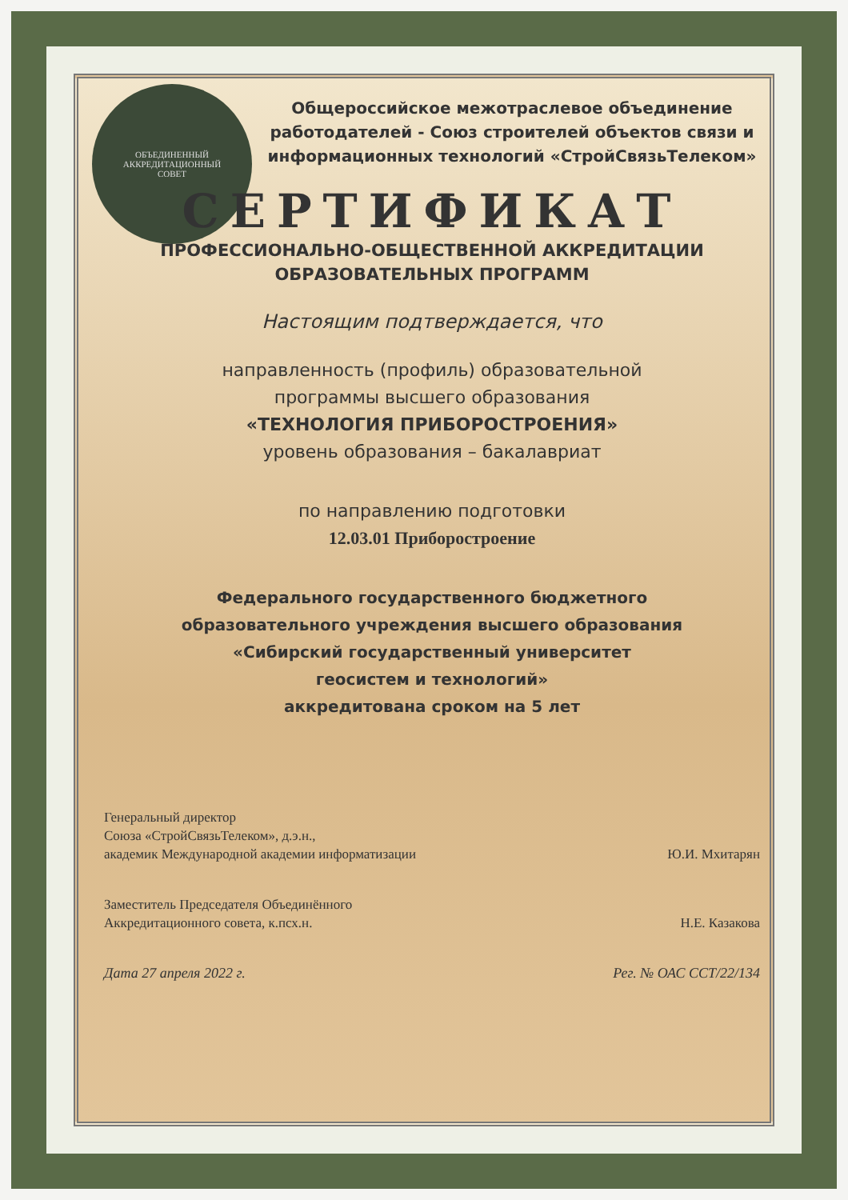ОБЪЕДИНЕННЫЙ
АККРЕДИТАЦИОННЫЙ
СОВЕТ
Общероссийское межотраслевое объединение работодателей - Союз строителей объектов связи и информационных технологий «СтройСвязьТелеком»
СЕРТИФИКАТ
ПРОФЕССИОНАЛЬНО-ОБЩЕСТВЕННОЙ АККРЕДИТАЦИИ
ОБРАЗОВАТЕЛЬНЫХ ПРОГРАММ
Настоящим подтверждается, что
направленность (профиль) образовательной
программы высшего образования
«ТЕХНОЛОГИЯ ПРИБОРОСТРОЕНИЯ»
уровень образования – бакалавриат
по направлению подготовки
12.03.01 Приборостроение
Федерального государственного бюджетного
образовательного учреждения высшего образования
«Сибирский государственный университет
геосистем и технологий»
аккредитована сроком на 5 лет
Генеральный директор
Союза «СтройСвязьТелеком», д.э.н.,
академик Международной академии информатизации
Ю.И. Мхитарян
Заместитель Председателя Объединённого
Аккредитационного совета, к.псх.н.
Н.Е. Казакова
Дата 27 апреля 2022 г.
Рег. № ОАС ССТ/22/134